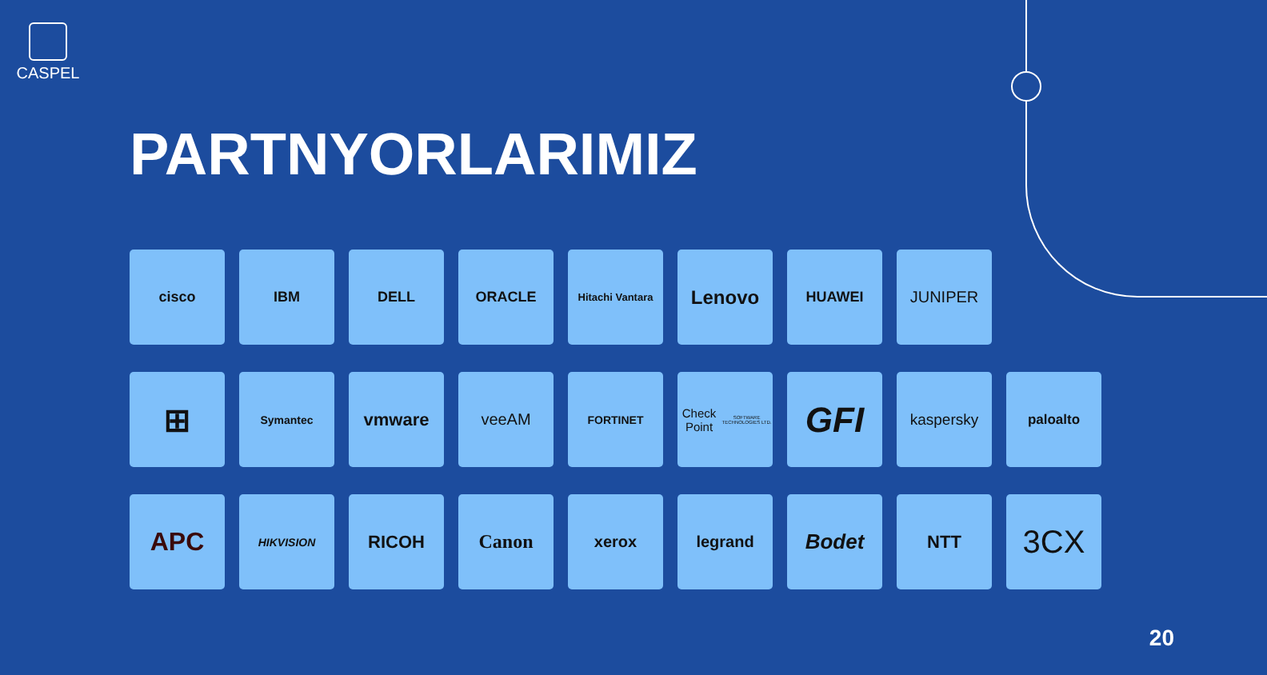CASPEL
PARTNYORLARIMIZ
cisco
IBM
DELL
ORACLE
Hitachi Vantara
Lenovo
HUAWEI
JUNIPER
⊞
Symantec
vmware
veeAM
FORTINET
Check Point
SOFTWARE TECHNOLOGIES LTD.
GFI
kaspersky
paloalto
APC
HIKVISION
RICOH
Canon
xerox
legrand
Bodet
NTT
3CX
20